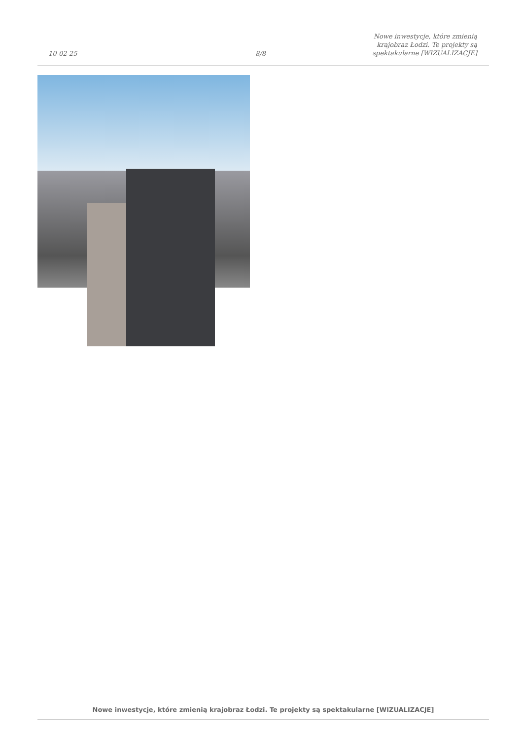10-02-25
8/8
Nowe inwestycje, które zmienią
krajobraz Łodzi. Te projekty są
spektakularne [WIZUALIZACJE]
Nowe inwestycje, które zmienią krajobraz Łodzi. Te projekty są spektakularne [WIZUALIZACJE]